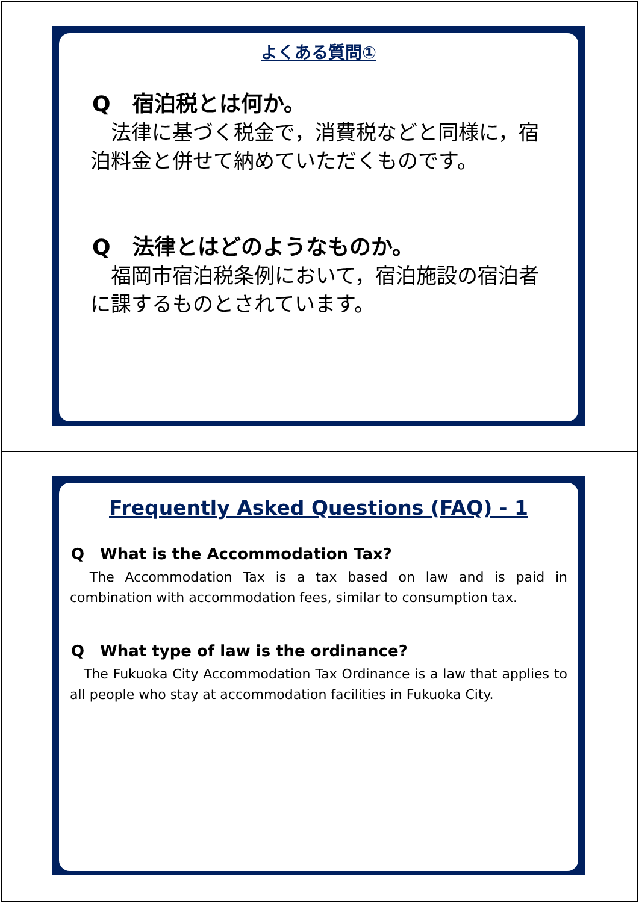よくある質問①
Q　宿泊税とは何か。
　法律に基づく税金で，消費税などと同様に，宿泊料金と併せて納めていただくものです。
Q　法律とはどのようなものか。
　福岡市宿泊税条例において，宿泊施設の宿泊者に課するものとされています。
Frequently Asked Questions (FAQ) - 1
Q　What is the Accommodation Tax?
　The Accommodation Tax is a tax based on law and is paid in combination with accommodation fees, similar to consumption tax.
Q　What type of law is the ordinance?
　The Fukuoka City Accommodation Tax Ordinance is a law that applies to all people who stay at accommodation facilities in Fukuoka City.